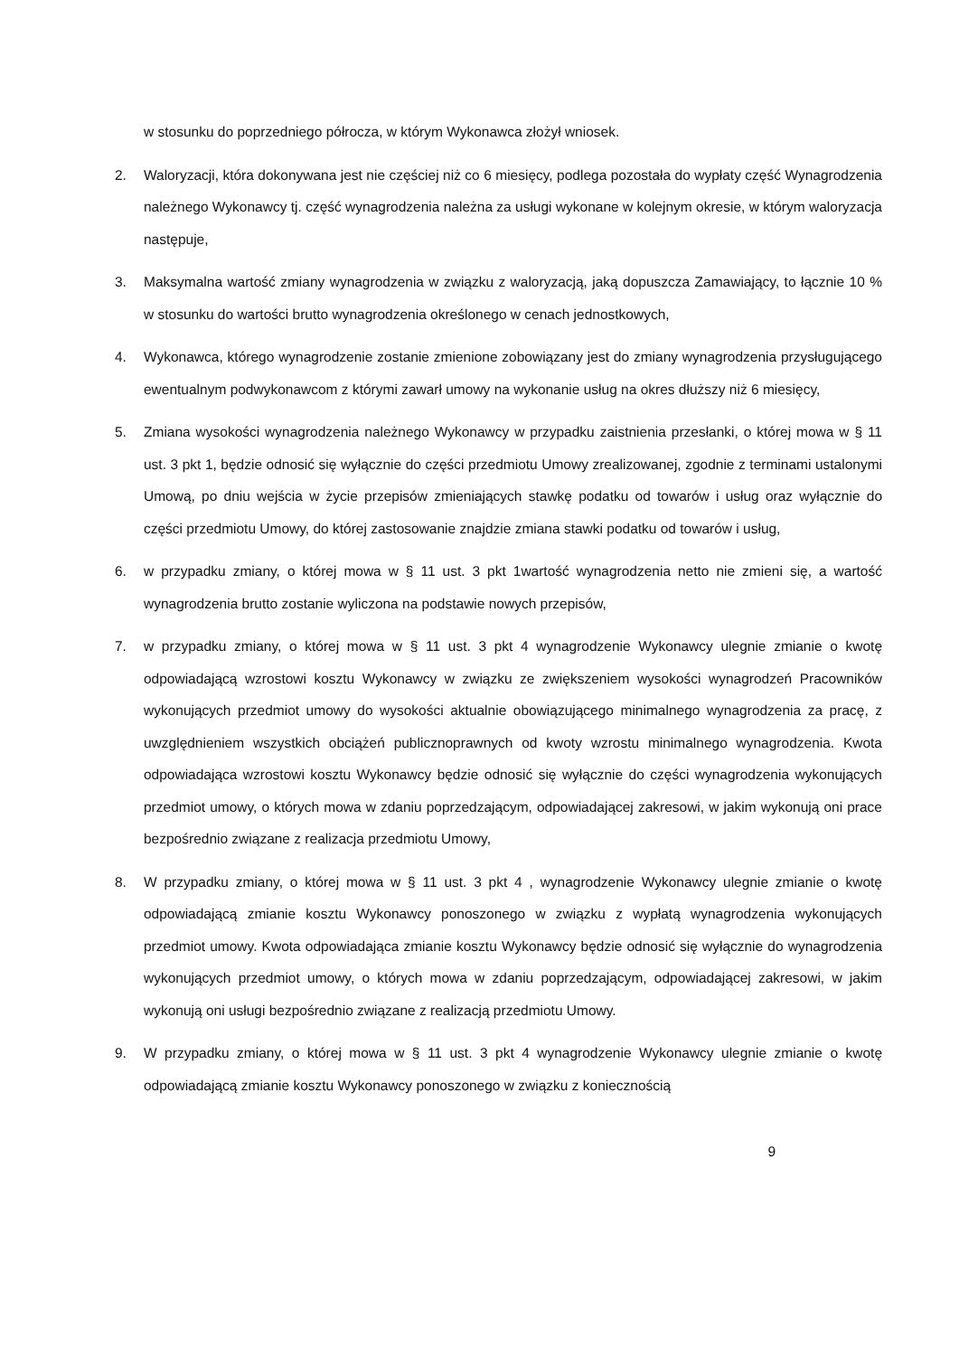w stosunku do poprzedniego półrocza, w którym Wykonawca złożył wniosek.
2. Waloryzacji, która dokonywana jest nie częściej niż co 6 miesięcy, podlega pozostała do wypłaty część Wynagrodzenia należnego Wykonawcy tj. część wynagrodzenia należna za usługi wykonane w kolejnym okresie, w którym waloryzacja następuje,
3. Maksymalna wartość zmiany wynagrodzenia w związku z waloryzacją, jaką dopuszcza Zamawiający, to łącznie 10 % w stosunku do wartości brutto wynagrodzenia określonego w cenach jednostkowych,
4. Wykonawca, którego wynagrodzenie zostanie zmienione zobowiązany jest do zmiany wynagrodzenia przysługującego ewentualnym podwykonawcom z którymi zawarł umowy na wykonanie usług na okres dłuższy niż 6 miesięcy,
5. Zmiana wysokości wynagrodzenia należnego Wykonawcy w przypadku zaistnienia przesłanki, o której mowa w § 11 ust. 3 pkt 1, będzie odnosić się wyłącznie do części przedmiotu Umowy zrealizowanej, zgodnie z terminami ustalonymi Umową, po dniu wejścia w życie przepisów zmieniających stawkę podatku od towarów i usług oraz wyłącznie do części przedmiotu Umowy, do której zastosowanie znajdzie zmiana stawki podatku od towarów i usług,
6. w przypadku zmiany, o której mowa w § 11 ust. 3 pkt 1wartość wynagrodzenia netto nie zmieni się, a wartość wynagrodzenia brutto zostanie wyliczona na podstawie nowych przepisów,
7. w przypadku zmiany, o której mowa w § 11 ust. 3 pkt 4 wynagrodzenie Wykonawcy ulegnie zmianie o kwotę odpowiadającą wzrostowi kosztu Wykonawcy w związku ze zwiększeniem wysokości wynagrodzeń Pracowników wykonujących przedmiot umowy do wysokości aktualnie obowiązującego minimalnego wynagrodzenia za pracę, z uwzględnieniem wszystkich obciążeń publicznoprawnych od kwoty wzrostu minimalnego wynagrodzenia. Kwota odpowiadająca wzrostowi kosztu Wykonawcy będzie odnosić się wyłącznie do części wynagrodzenia wykonujących przedmiot umowy, o których mowa w zdaniu poprzedzającym, odpowiadającej zakresowi, w jakim wykonują oni prace bezpośrednio związane z realizacja przedmiotu Umowy,
8. W przypadku zmiany, o której mowa w § 11 ust. 3 pkt 4 , wynagrodzenie Wykonawcy ulegnie zmianie o kwotę odpowiadającą zmianie kosztu Wykonawcy ponoszonego w związku z wypłatą wynagrodzenia wykonujących przedmiot umowy. Kwota odpowiadająca zmianie kosztu Wykonawcy będzie odnosić się wyłącznie do wynagrodzenia wykonujących przedmiot umowy, o których mowa w zdaniu poprzedzającym, odpowiadającej zakresowi, w jakim wykonują oni usługi bezpośrednio związane z realizacją przedmiotu Umowy.
9. W przypadku zmiany, o której mowa w § 11 ust. 3 pkt 4 wynagrodzenie Wykonawcy ulegnie zmianie o kwotę odpowiadającą zmianie kosztu Wykonawcy ponoszonego w związku z koniecznością
9